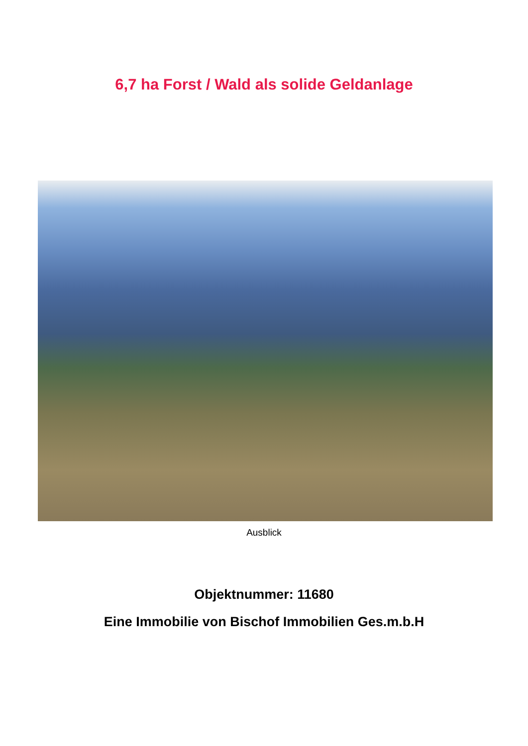6,7 ha Forst / Wald als solide Geldanlage
Ausblick
Objektnummer: 11680
Eine Immobilie von Bischof Immobilien Ges.m.b.H